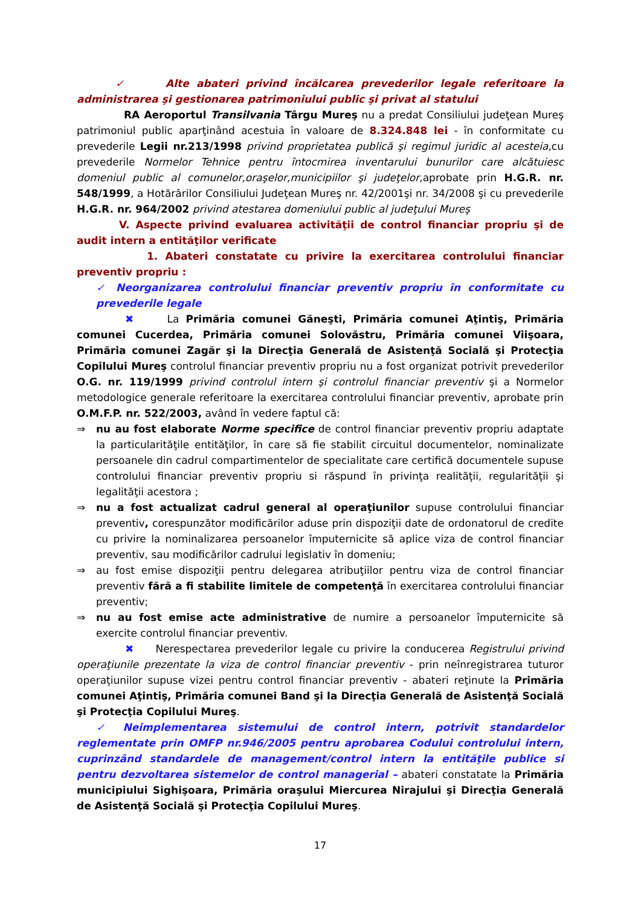✓ Alte abateri privind încălcarea prevederilor legale referitoare la administrarea şi gestionarea patrimoniului public şi privat al statului
RA Aeroportul Transilvania Târgu Mureş nu a predat Consiliului judeţean Mureş patrimoniul public aparţinând acestuia în valoare de 8.324.848 lei - în conformitate cu prevederile Legii nr.213/1998 privind proprietatea publică şi regimul juridic al acesteia,cu prevederile Normelor Tehnice pentru întocmirea inventarului bunurilor care alcătuiesc domeniul public al comunelor,oraşelor,municipiilor şi judeţelor,aprobate prin H.G.R. nr. 548/1999, a Hotărârilor Consiliului Judeţean Mureş nr. 42/2001şi nr. 34/2008 şi cu prevederile H.G.R. nr. 964/2002 privind atestarea domeniului public al judeţului Mureş
V. Aspecte privind evaluarea activităţii de control financiar propriu şi de audit intern a entităţilor verificate
1. Abateri constatate cu privire la exercitarea controlului financiar preventiv propriu :
✓ Neorganizarea controlului financiar preventiv propriu în conformitate cu prevederile legale
✖ La Primăria comunei Găneşti, Primăria comunei Aţintiş, Primăria comunei Cucerdea, Primăria comunei Solovăstru, Primăria comunei Viişoara, Primăria comunei Zagăr şi la Direcţia Generală de Asistenţă Socială şi Protecţia Copilului Mureş controlul financiar preventiv propriu nu a fost organizat potrivit prevederilor O.G. nr. 119/1999 privind controlul intern şi controlul financiar preventiv şi a Normelor metodologice generale referitoare la exercitarea controlului financiar preventiv, aprobate prin O.M.F.P. nr. 522/2003, având în vedere faptul că:
⇒ nu au fost elaborate Norme specifice de control financiar preventiv propriu adaptate la particularităţile entităţilor, în care să fie stabilit circuitul documentelor, nominalizate persoanele din cadrul compartimentelor de specialitate care certifică documentele supuse controlului financiar preventiv propriu si răspund în privinţa realităţii, regularităţii şi legalităţii acestora ;
⇒ nu a fost actualizat cadrul general al operaţiunilor supuse controlului financiar preventiv, corespunzător modificărilor aduse prin dispoziţii date de ordonatorul de credite cu privire la nominalizarea persoanelor împuternicite să aplice viza de control financiar preventiv, sau modificărilor cadrului legislativ în domeniu;
⇒ au fost emise dispoziţii pentru delegarea atribuţiilor pentru viza de control financiar preventiv fără a fi stabilite limitele de competenţă în exercitarea controlului financiar preventiv;
⇒ nu au fost emise acte administrative de numire a persoanelor împuternicite să exercite controlul financiar preventiv.
✖ Nerespectarea prevederilor legale cu privire la conducerea Registrului privind operaţiunile prezentate la viza de control financiar preventiv - prin neînregistrarea tuturor operaţiunilor supuse vizei pentru control financiar preventiv - abateri reţinute la Primăria comunei Aţintiş, Primăria comunei Band şi la Direcţia Generală de Asistenţă Socială şi Protecţia Copilului Mureş.
✓ Neimplementarea sistemului de control intern, potrivit standardelor reglementate prin OMFP nr.946/2005 pentru aprobarea Codului controlului intern, cuprinzând standardele de management/control intern la entităţile publice si pentru dezvoltarea sistemelor de control managerial – abateri constatate la Primăria municipiului Sighişoara, Primăria oraşului Miercurea Nirajului şi Direcţia Generală de Asistenţă Socială şi Protecţia Copilului Mureş.
17